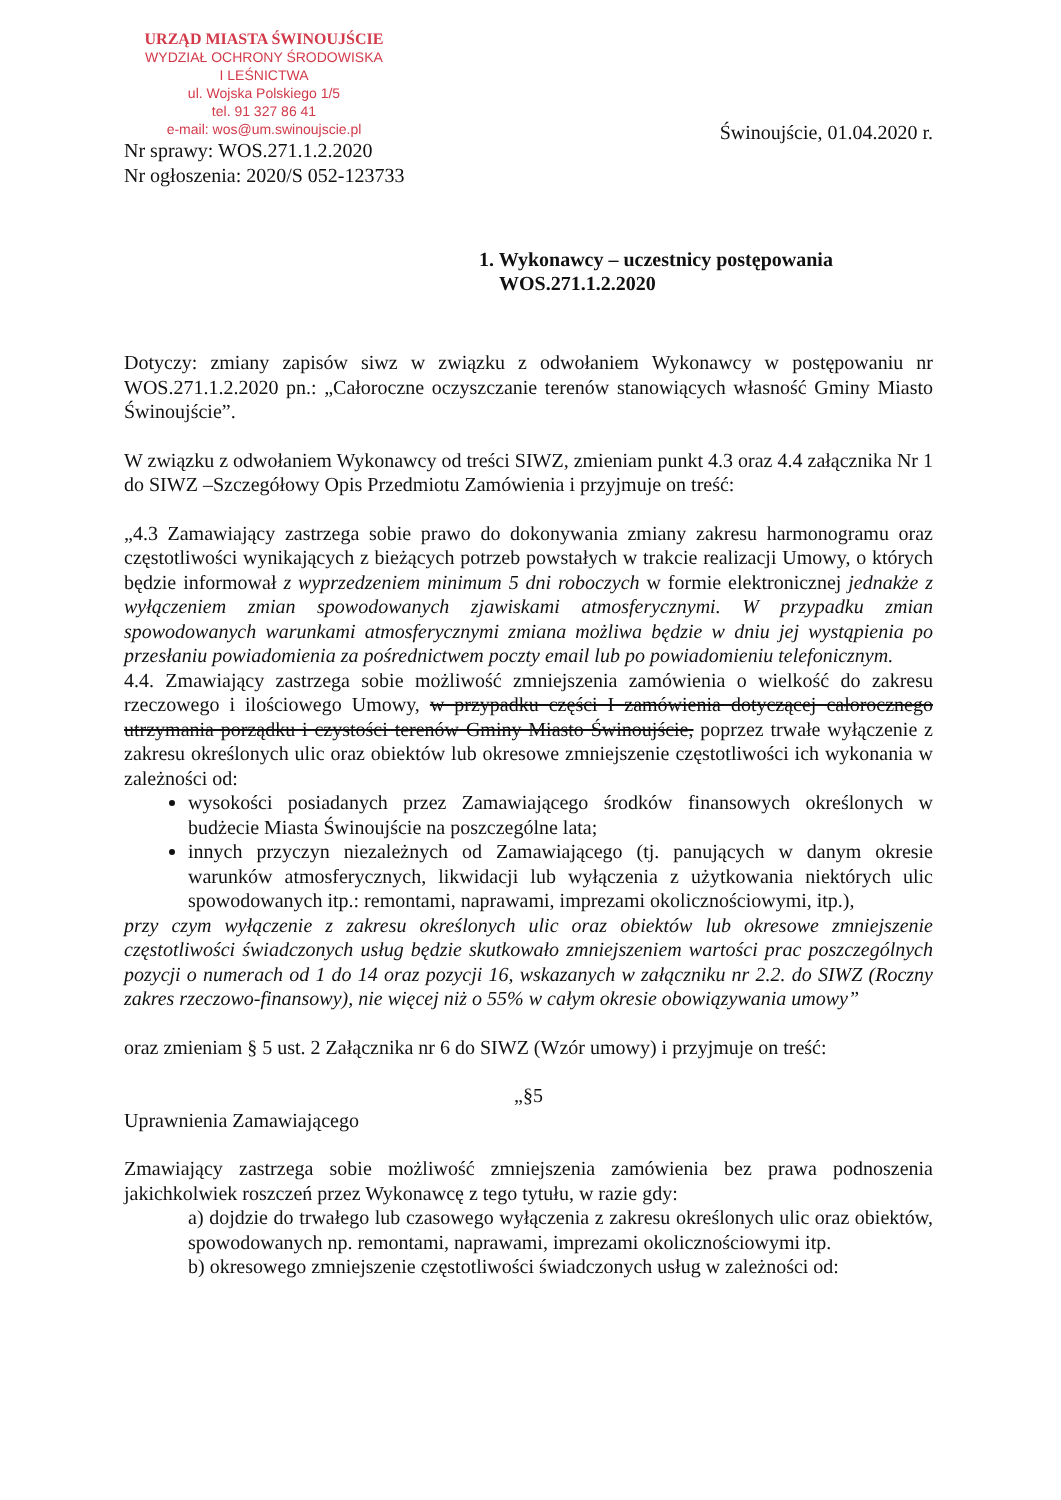URZĄD MIASTA ŚWINOUJŚCIE
WYDZIAŁ OCHRONY ŚRODOWISKA
I LEŚNICTWA
ul. Wojska Polskiego 1/5
tel. 91 327 86 41
e-mail: wos@um.swinoujscie.pl
Nr sprawy: WOS.271.1.2.2020
Nr ogłoszenia: 2020/S 052-123733
Świnoujście, 01.04.2020 r.
1. Wykonawcy – uczestnicy postępowania
WOS.271.1.2.2020
Dotyczy: zmiany zapisów siwz w związku z odwołaniem Wykonawcy w postępowaniu nr WOS.271.1.2.2020 pn.: „Całoroczne oczyszczanie terenów stanowiących własność Gminy Miasto Świnoujście”.
W związku z odwołaniem Wykonawcy od treści SIWZ, zmieniam punkt 4.3 oraz 4.4 załącznika Nr 1 do SIWZ –Szczegółowy Opis Przedmiotu Zamówienia i przyjmuje on treść:
„4.3 Zamawiający zastrzega sobie prawo do dokonywania zmiany zakresu harmonogramu oraz częstotliwości wynikających z bieżących potrzeb powstałych w trakcie realizacji Umowy, o których będzie informował z wyprzedzeniem minimum 5 dni roboczych w formie elektronicznej jednakże z wyłączeniem zmian spowodowanych zjawiskami atmosferycznymi. W przypadku zmian spowodowanych warunkami atmosferycznymi zmiana możliwa będzie w dniu jej wystąpienia po przesłaniu powiadomienia za pośrednictwem poczty email lub po powiadomieniu telefonicznym.
4.4. Zmawiający zastrzega sobie możliwość zmniejszenia zamówienia o wielkość do zakresu rzeczowego i ilościowego Umowy, w przypadku części I zamówienia dotyczącej całorocznego utrzymania porządku i czystości terenów Gminy Miasto Świnoujście, poprzez trwałe wyłączenie z zakresu określonych ulic oraz obiektów lub okresowe zmniejszenie częstotliwości ich wykonania w zależności od:
wysokości posiadanych przez Zamawiającego środków finansowych określonych w budżecie Miasta Świnoujście na poszczególne lata;
innych przyczyn niezależnych od Zamawiającego (tj. panujących w danym okresie warunków atmosferycznych, likwidacji lub wyłączenia z użytkowania niektórych ulic spowodowanych itp.: remontami, naprawami, imprezami okolicznościowymi, itp.),
przy czym wyłączenie z zakresu określonych ulic oraz obiektów lub okresowe zmniejszenie częstotliwości świadczonych usług będzie skutkowało zmniejszeniem wartości prac poszczególnych pozycji o numerach od 1 do 14 oraz pozycji 16, wskazanych w załączniku nr 2.2. do SIWZ (Roczny zakres rzeczowo-finansowy), nie więcej niż o 55% w całym okresie obowiązywania umowy”
oraz zmieniam § 5 ust. 2 Załącznika nr 6 do SIWZ (Wzór umowy) i przyjmuje on treść:
„§5
Uprawnienia Zamawiającego
Zmawiający zastrzega sobie możliwość zmniejszenia zamówienia bez prawa podnoszenia jakichkolwiek roszczeń przez Wykonawcę z tego tytułu, w razie gdy:
a) dojdzie do trwałego lub czasowego wyłączenia z zakresu określonych ulic oraz obiektów, spowodowanych np. remontami, naprawami, imprezami okolicznościowymi itp.
b) okresowego zmniejszenie częstotliwości świadczonych usług w zależności od: